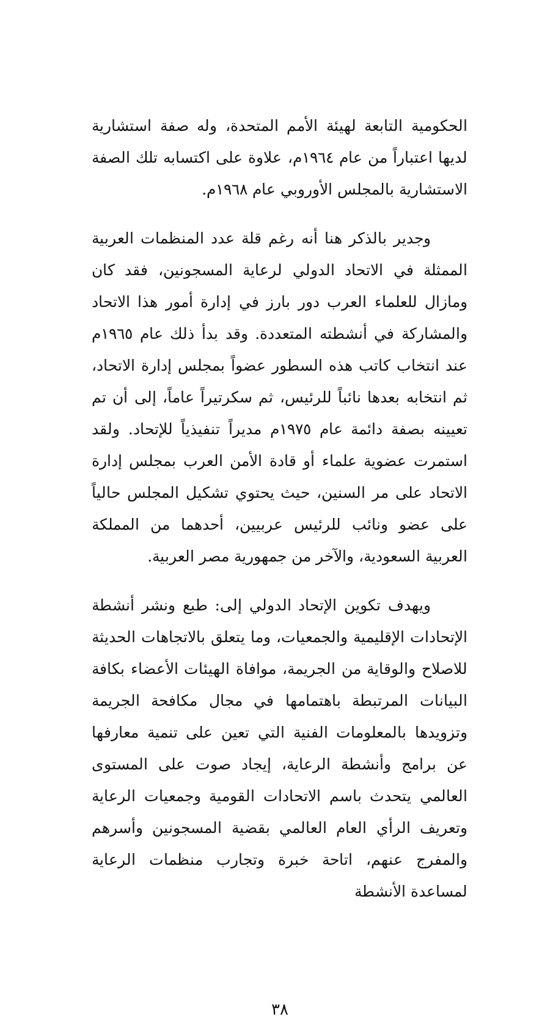الحكومية التابعة لهيئة الأمم المتحدة، وله صفة استشارية لديها اعتباراً من عام ١٩٦٤م، علاوة على اكتسابه تلك الصفة الاستشارية بالمجلس الأوروبي عام ١٩٦٨م.
وجدير بالذكر هنا أنه رغم قلة عدد المنظمات العربية الممثلة في الاتحاد الدولي لرعاية المسجونين، فقد كان ومازال للعلماء العرب دور بارز في إدارة أمور هذا الاتحاد والمشاركة في أنشطته المتعددة. وقد بدأ ذلك عام ١٩٦٥م عند انتخاب كاتب هذه السطور عضواً بمجلس إدارة الاتحاد، ثم انتخابه بعدها نائباً للرئيس، ثم سكرتيراً عاماً، إلى أن تم تعيينه بصفة دائمة عام ١٩٧٥م مديراً تنفيذياً للإتحاد. ولقد استمرت عضوية علماء أو قادة الأمن العرب بمجلس إدارة الاتحاد على مر السنين، حيث يحتوي تشكيل المجلس حالياً على عضو ونائب للرئيس عربيين، أحدهما من المملكة العربية السعودية، والآخر من جمهورية مصر العربية.
ويهدف تكوين الإتحاد الدولي إلى: طبع ونشر أنشطة الإتحادات الإقليمية والجمعيات، وما يتعلق بالاتجاهات الحديثة للاصلاح والوقاية من الجريمة، موافاة الهيئات الأعضاء بكافة البيانات المرتبطة باهتمامها في مجال مكافحة الجريمة وتزويدها بالمعلومات الفنية التي تعين على تنمية معارفها عن برامج وأنشطة الرعاية، إيجاد صوت على المستوى العالمي يتحدث باسم الاتحادات القومية وجمعيات الرعاية وتعريف الرأي العام العالمي بقضية المسجونين وأسرهم والمفرج عنهم، اتاحة خبرة وتجارب منظمات الرعاية لمساعدة الأنشطة
٣٨